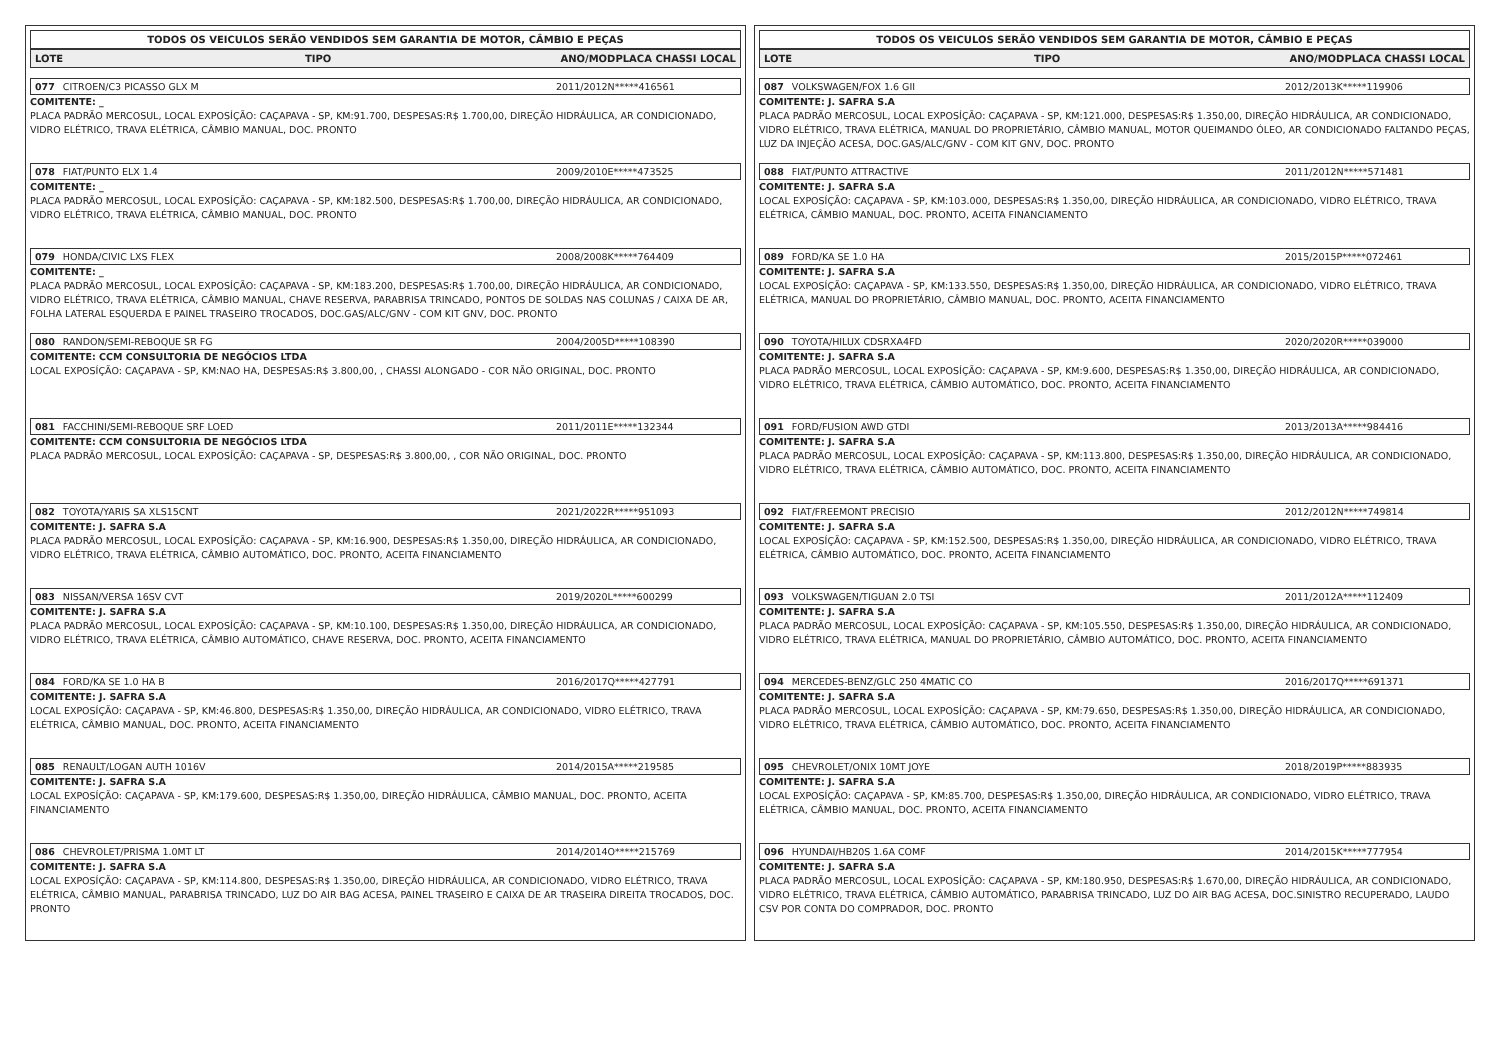TODOS OS VEICULOS SERÃO VENDIDOS SEM GARANTIA DE MOTOR, CÂMBIO E PEÇAS
LOTE TIPO ANO/MODPLACA CHASSI LOCAL
077 CITROEN/C3 PICASSO GLX M 2011/2012N*****416561
COMITENTE: _
PLACA PADRÃO MERCOSUL, LOCAL EXPOSÍÇÃO: CAÇAPAVA - SP, KM:91.700, DESPESAS:R$ 1.700,00, DIREÇÃO HIDRÁULICA, AR CONDICIONADO, VIDRO ELÉTRICO, TRAVA ELÉTRICA, CÂMBIO MANUAL, DOC. PRONTO
078 FIAT/PUNTO ELX 1.4 2009/2010E*****473525
COMITENTE: _
PLACA PADRÃO MERCOSUL, LOCAL EXPOSÍÇÃO: CAÇAPAVA - SP, KM:182.500, DESPESAS:R$ 1.700,00, DIREÇÃO HIDRÁULICA, AR CONDICIONADO, VIDRO ELÉTRICO, TRAVA ELÉTRICA, CÂMBIO MANUAL, DOC. PRONTO
079 HONDA/CIVIC LXS FLEX 2008/2008K*****764409
COMITENTE: _
PLACA PADRÃO MERCOSUL, LOCAL EXPOSÍÇÃO: CAÇAPAVA - SP, KM:183.200, DESPESAS:R$ 1.700,00, DIREÇÃO HIDRÁULICA, AR CONDICIONADO, VIDRO ELÉTRICO, TRAVA ELÉTRICA, CÂMBIO MANUAL, CHAVE RESERVA, PARABRISA TRINCADO, PONTOS DE SOLDAS NAS COLUNAS / CAIXA DE AR, FOLHA LATERAL ESQUERDA E PAINEL TRASEIRO TROCADOS, DOC.GAS/ALC/GNV - COM KIT GNV, DOC. PRONTO
080 RANDON/SEMI-REBOQUE SR FG 2004/2005D*****108390
COMITENTE: CCM CONSULTORIA DE NEGÓCIOS LTDA
LOCAL EXPOSÍÇÃO: CAÇAPAVA - SP, KM:NAO HA, DESPESAS:R$ 3.800,00, , CHASSI ALONGADO - COR NÃO ORIGINAL, DOC. PRONTO
081 FACCHINI/SEMI-REBOQUE SRF LOED 2011/2011E*****132344
COMITENTE: CCM CONSULTORIA DE NEGÓCIOS LTDA
PLACA PADRÃO MERCOSUL, LOCAL EXPOSÍÇÃO: CAÇAPAVA - SP, DESPESAS:R$ 3.800,00, , COR NÃO ORIGINAL, DOC. PRONTO
082 TOYOTA/YARIS SA XLS15CNT 2021/2022R*****951093
COMITENTE: J. SAFRA S.A
PLACA PADRÃO MERCOSUL, LOCAL EXPOSÍÇÃO: CAÇAPAVA - SP, KM:16.900, DESPESAS:R$ 1.350,00, DIREÇÃO HIDRÁULICA, AR CONDICIONADO, VIDRO ELÉTRICO, TRAVA ELÉTRICA, CÂMBIO AUTOMÁTICO, DOC. PRONTO, ACEITA FINANCIAMENTO
083 NISSAN/VERSA 16SV CVT 2019/2020L*****600299
COMITENTE: J. SAFRA S.A
PLACA PADRÃO MERCOSUL, LOCAL EXPOSÍÇÃO: CAÇAPAVA - SP, KM:10.100, DESPESAS:R$ 1.350,00, DIREÇÃO HIDRÁULICA, AR CONDICIONADO, VIDRO ELÉTRICO, TRAVA ELÉTRICA, CÂMBIO AUTOMÁTICO, CHAVE RESERVA, DOC. PRONTO, ACEITA FINANCIAMENTO
084 FORD/KA SE 1.0 HA B 2016/2017Q*****427791
COMITENTE: J. SAFRA S.A
LOCAL EXPOSÍÇÃO: CAÇAPAVA - SP, KM:46.800, DESPESAS:R$ 1.350,00, DIREÇÃO HIDRÁULICA, AR CONDICIONADO, VIDRO ELÉTRICO, TRAVA ELÉTRICA, CÂMBIO MANUAL, DOC. PRONTO, ACEITA FINANCIAMENTO
085 RENAULT/LOGAN AUTH 1016V 2014/2015A*****219585
COMITENTE: J. SAFRA S.A
LOCAL EXPOSÍÇÃO: CAÇAPAVA - SP, KM:179.600, DESPESAS:R$ 1.350,00, DIREÇÃO HIDRÁULICA, CÂMBIO MANUAL, DOC. PRONTO, ACEITA FINANCIAMENTO
086 CHEVROLET/PRISMA 1.0MT LT 2014/2014O*****215769
COMITENTE: J. SAFRA S.A
LOCAL EXPOSÍÇÃO: CAÇAPAVA - SP, KM:114.800, DESPESAS:R$ 1.350,00, DIREÇÃO HIDRÁULICA, AR CONDICIONADO, VIDRO ELÉTRICO, TRAVA ELÉTRICA, CÂMBIO MANUAL, PARABRISA TRINCADO, LUZ DO AIR BAG ACESA, PAINEL TRASEIRO E CAIXA DE AR TRASEIRA DIREITA TROCADOS, DOC. PRONTO
TODOS OS VEICULOS SERÃO VENDIDOS SEM GARANTIA DE MOTOR, CÂMBIO E PEÇAS
LOTE TIPO ANO/MODPLACA CHASSI LOCAL
087 VOLKSWAGEN/FOX 1.6 GII 2012/2013K*****119906
COMITENTE: J. SAFRA S.A
PLACA PADRÃO MERCOSUL, LOCAL EXPOSÍÇÃO: CAÇAPAVA - SP, KM:121.000, DESPESAS:R$ 1.350,00, DIREÇÃO HIDRÁULICA, AR CONDICIONADO, VIDRO ELÉTRICO, TRAVA ELÉTRICA, MANUAL DO PROPRIETÁRIO, CÂMBIO MANUAL, MOTOR QUEIMANDO ÓLEO, AR CONDICIONADO FALTANDO PEÇAS, LUZ DA INJEÇÃO ACESA, DOC.GAS/ALC/GNV - COM KIT GNV, DOC. PRONTO
088 FIAT/PUNTO ATTRACTIVE 2011/2012N*****571481
COMITENTE: J. SAFRA S.A
LOCAL EXPOSÍÇÃO: CAÇAPAVA - SP, KM:103.000, DESPESAS:R$ 1.350,00, DIREÇÃO HIDRÁULICA, AR CONDICIONADO, VIDRO ELÉTRICO, TRAVA ELÉTRICA, CÂMBIO MANUAL, DOC. PRONTO, ACEITA FINANCIAMENTO
089 FORD/KA SE 1.0 HA 2015/2015P*****072461
COMITENTE: J. SAFRA S.A
LOCAL EXPOSÍÇÃO: CAÇAPAVA - SP, KM:133.550, DESPESAS:R$ 1.350,00, DIREÇÃO HIDRÁULICA, AR CONDICIONADO, VIDRO ELÉTRICO, TRAVA ELÉTRICA, MANUAL DO PROPRIETÁRIO, CÂMBIO MANUAL, DOC. PRONTO, ACEITA FINANCIAMENTO
090 TOYOTA/HILUX CDSRXA4FD 2020/2020R*****039000
COMITENTE: J. SAFRA S.A
PLACA PADRÃO MERCOSUL, LOCAL EXPOSÍÇÃO: CAÇAPAVA - SP, KM:9.600, DESPESAS:R$ 1.350,00, DIREÇÃO HIDRÁULICA, AR CONDICIONADO, VIDRO ELÉTRICO, TRAVA ELÉTRICA, CÂMBIO AUTOMÁTICO, DOC. PRONTO, ACEITA FINANCIAMENTO
091 FORD/FUSION AWD GTDI 2013/2013A*****984416
COMITENTE: J. SAFRA S.A
PLACA PADRÃO MERCOSUL, LOCAL EXPOSÍÇÃO: CAÇAPAVA - SP, KM:113.800, DESPESAS:R$ 1.350,00, DIREÇÃO HIDRÁULICA, AR CONDICIONADO, VIDRO ELÉTRICO, TRAVA ELÉTRICA, CÂMBIO AUTOMÁTICO, DOC. PRONTO, ACEITA FINANCIAMENTO
092 FIAT/FREEMONT PRECISIO 2012/2012N*****749814
COMITENTE: J. SAFRA S.A
LOCAL EXPOSÍÇÃO: CAÇAPAVA - SP, KM:152.500, DESPESAS:R$ 1.350,00, DIREÇÃO HIDRÁULICA, AR CONDICIONADO, VIDRO ELÉTRICO, TRAVA ELÉTRICA, CÂMBIO AUTOMÁTICO, DOC. PRONTO, ACEITA FINANCIAMENTO
093 VOLKSWAGEN/TIGUAN 2.0 TSI 2011/2012A*****112409
COMITENTE: J. SAFRA S.A
PLACA PADRÃO MERCOSUL, LOCAL EXPOSÍÇÃO: CAÇAPAVA - SP, KM:105.550, DESPESAS:R$ 1.350,00, DIREÇÃO HIDRÁULICA, AR CONDICIONADO, VIDRO ELÉTRICO, TRAVA ELÉTRICA, MANUAL DO PROPRIETÁRIO, CÂMBIO AUTOMÁTICO, DOC. PRONTO, ACEITA FINANCIAMENTO
094 MERCEDES-BENZ/GLC 250 4MATIC CO 2016/2017Q*****691371
COMITENTE: J. SAFRA S.A
PLACA PADRÃO MERCOSUL, LOCAL EXPOSÍÇÃO: CAÇAPAVA - SP, KM:79.650, DESPESAS:R$ 1.350,00, DIREÇÃO HIDRÁULICA, AR CONDICIONADO, VIDRO ELÉTRICO, TRAVA ELÉTRICA, CÂMBIO AUTOMÁTICO, DOC. PRONTO, ACEITA FINANCIAMENTO
095 CHEVROLET/ONIX 10MT JOYE 2018/2019P*****883935
COMITENTE: J. SAFRA S.A
LOCAL EXPOSÍÇÃO: CAÇAPAVA - SP, KM:85.700, DESPESAS:R$ 1.350,00, DIREÇÃO HIDRÁULICA, AR CONDICIONADO, VIDRO ELÉTRICO, TRAVA ELÉTRICA, CÂMBIO MANUAL, DOC. PRONTO, ACEITA FINANCIAMENTO
096 HYUNDAI/HB20S 1.6A COMF 2014/2015K*****777954
COMITENTE: J. SAFRA S.A
PLACA PADRÃO MERCOSUL, LOCAL EXPOSÍÇÃO: CAÇAPAVA - SP, KM:180.950, DESPESAS:R$ 1.670,00, DIREÇÃO HIDRÁULICA, AR CONDICIONADO, VIDRO ELÉTRICO, TRAVA ELÉTRICA, CÂMBIO AUTOMÁTICO, PARABRISA TRINCADO, LUZ DO AIR BAG ACESA, DOC.SINISTRO RECUPERADO, LAUDO CSV POR CONTA DO COMPRADOR, DOC. PRONTO